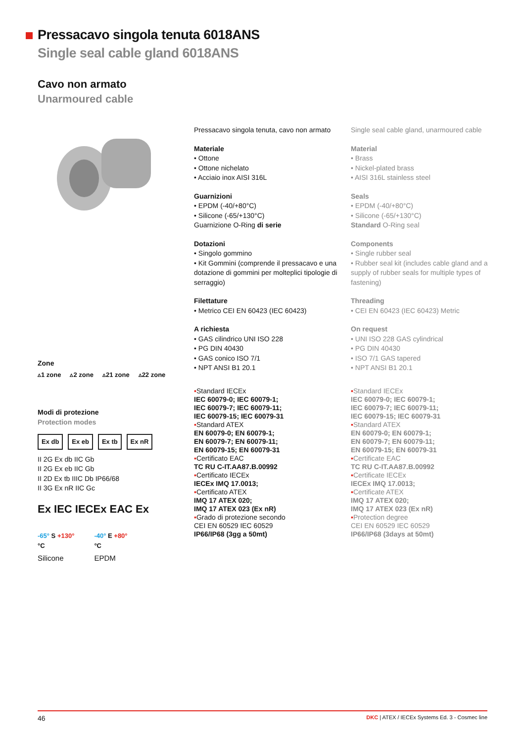Pressacavo singola tenuta 6018ANS
Single seal cable gland 6018ANS
Cavo non armato
Unarmoured cable
Pressacavo singola tenuta, cavo non armato
Materiale
• Ottone
• Ottone nichelato
• Acciaio inox AISI 316L
Guarnizioni
• EPDM (-40/+80°C)
• Silicone (-65/+130°C)
Guarnizione O-Ring di serie
Dotazioni
• Singolo gommino
• Kit Gommini (comprende il pressacavo e una dotazione di gommini per molteplici tipologie di serraggio)
Filettature
• Metrico CEI EN 60423 (IEC 60423)
A richiesta
• GAS cilindrico UNI ISO 228
• PG DIN 40430
• GAS conico ISO 7/1
• NPT ANSI B1 20.1
▪Standard IECEx
IEC 60079-0; IEC 60079-1;
IEC 60079-7; IEC 60079-11;
IEC 60079-15; IEC 60079-31
▪Standard ATEX
EN 60079-0; EN 60079-1;
EN 60079-7; EN 60079-11;
EN 60079-15; EN 60079-31
▪Certificato EAC
TC RU C-IT.AA87.B.00992
▪Certificato IECEx
IECEx IMQ 17.0013;
▪Certificato ATEX
IMQ 17 ATEX 020;
IMQ 17 ATEX 023 (Ex nR)
▪Grado di protezione secondo
CEI EN 60529 IEC 60529
IP66/IP68 (3gg a 50mt)
Single seal cable gland, unarmoured cable
Material
• Brass
• Nickel-plated brass
• AISI 316L stainless steel
Seals
• EPDM (-40/+80°C)
• Silicone (-65/+130°C)
Standard O-Ring seal
Components
• Single rubber seal
• Rubber seal kit (includes cable gland and a supply of rubber seals for multiple types of fastening)
Threading
• CEI EN 60423 (IEC 60423) Metric
On request
• UNI ISO 228 GAS cylindrical
• PG DIN 40430
• ISO 7/1 GAS tapered
• NPT ANSI B1 20.1
▪Standard IECEx
IEC 60079-0; IEC 60079-1;
IEC 60079-7; IEC 60079-11;
IEC 60079-15; IEC 60079-31
▪Standard ATEX
EN 60079-0; EN 60079-1;
EN 60079-7; EN 60079-11;
EN 60079-15; EN 60079-31
▪Certificate EAC
TC RU C-IT.AA87.B.00992
▪Certificate IECEx
IECEx IMQ 17.0013;
▪Certificate ATEX
IMQ 17 ATEX 020;
IMQ 17 ATEX 023 (Ex nR)
▪Protection degree
CEI EN 60529 IEC 60529
IP66/IP68 (3days at 50mt)
Zone
▵1 zone ▵2 zone ▵21 zone ▵22 zone
Modi di protezione
Protection modes
Ex db Ex eb Ex tb Ex nR
II 2G Ex db IIC Gb
II 2G Ex eb IIC Gb
II 2D Ex tb IIIC Db IP66/68
II 3G Ex nR IIC Gc
Ex IEC IECEx EAC Ex
-65° S +130°
°C
Silicone
-40° E +80°
°C
EPDM
46 DKC | ATEX / IECEx Systems Ed. 3 - Cosmec line